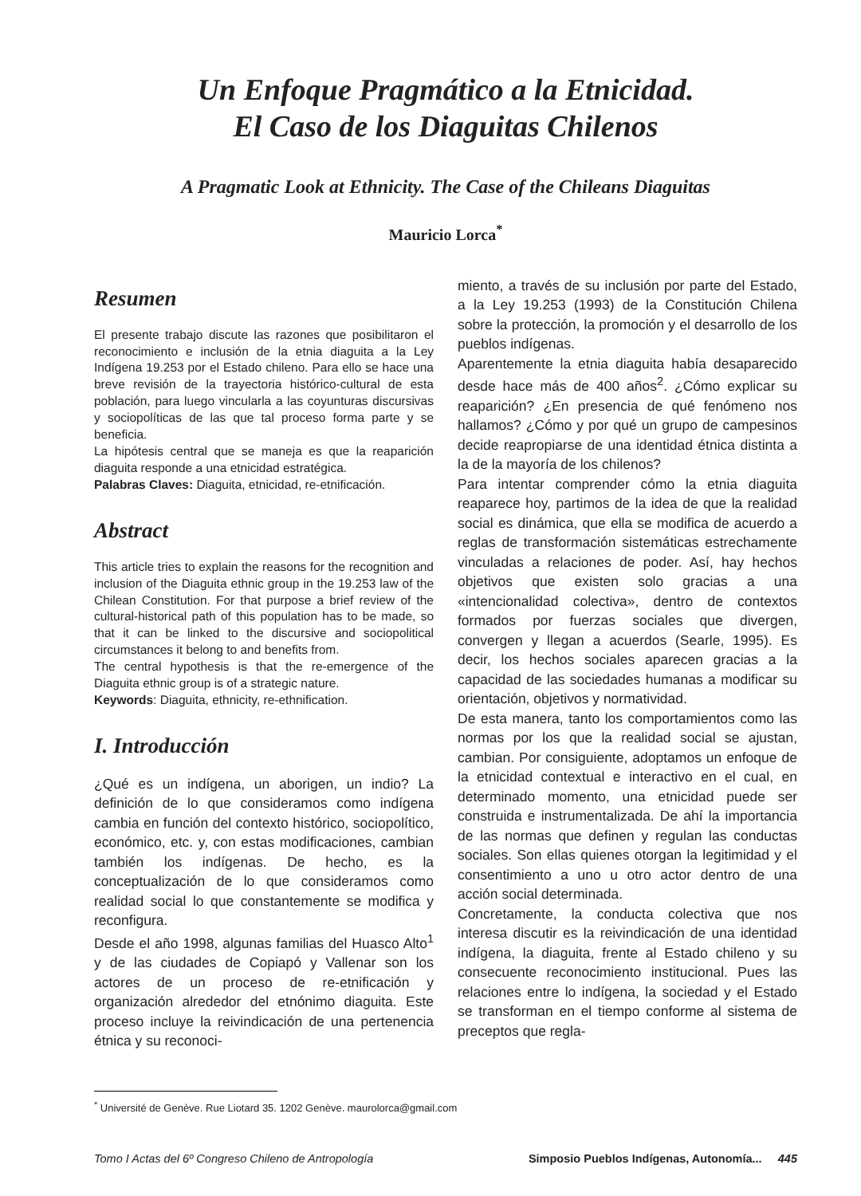Un Enfoque Pragmático a la Etnicidad.
El Caso de los Diaguitas Chilenos
A Pragmatic Look at Ethnicity. The Case of the Chileans Diaguitas
Mauricio Lorca<sup>*</sup>
Resumen
El presente trabajo discute las razones que posibilitaron el reconocimiento e inclusión de la etnia diaguita a la Ley Indígena 19.253 por el Estado chileno. Para ello se hace una breve revisión de la trayectoria histórico-cultural de esta población, para luego vincularla a las coyunturas discursivas y sociopolíticas de las que tal proceso forma parte y se beneficia.
La hipótesis central que se maneja es que la reaparición diaguita responde a una etnicidad estratégica.
Palabras Claves: Diaguita, etnicidad, re-etnificación.
Abstract
This article tries to explain the reasons for the recognition and inclusion of the Diaguita ethnic group in the 19.253 law of the Chilean Constitution. For that purpose a brief review of the cultural-historical path of this population has to be made, so that it can be linked to the discursive and sociopolitical circumstances it belong to and benefits from.
The central hypothesis is that the re-emergence of the Diaguita ethnic group is of a strategic nature.
Keywords: Diaguita, ethnicity, re-ethnification.
I. Introducción
¿Qué es un indígena, un aborigen, un indio? La definición de lo que consideramos como indígena cambia en función del contexto histórico, sociopolítico, económico, etc. y, con estas modificaciones, cambian también los indígenas. De hecho, es la conceptualización de lo que consideramos como realidad social lo que constantemente se modifica y reconfigura.
Desde el año 1998, algunas familias del Huasco Alto<sup>1</sup> y de las ciudades de Copiapó y Vallenar son los actores de un proceso de re-etnificación y organización alrededor del etnónimo diaguita. Este proceso incluye la reivindicación de una pertenencia étnica y su reconoci-
miento, a través de su inclusión por parte del Estado, a la Ley 19.253 (1993) de la Constitución Chilena sobre la protección, la promoción y el desarrollo de los pueblos indígenas.
Aparentemente la etnia diaguita había desaparecido desde hace más de 400 años<sup>2</sup>. ¿Cómo explicar su reaparición? ¿En presencia de qué fenómeno nos hallamos? ¿Cómo y por qué un grupo de campesinos decide reapropiarse de una identidad étnica distinta a la de la mayoría de los chilenos?
Para intentar comprender cómo la etnia diaguita reaparece hoy, partimos de la idea de que la realidad social es dinámica, que ella se modifica de acuerdo a reglas de transformación sistemáticas estrechamente vinculadas a relaciones de poder. Así, hay hechos objetivos que existen solo gracias a una «intencionalidad colectiva», dentro de contextos formados por fuerzas sociales que divergen, convergen y llegan a acuerdos (Searle, 1995). Es decir, los hechos sociales aparecen gracias a la capacidad de las sociedades humanas a modificar su orientación, objetivos y normatividad.
De esta manera, tanto los comportamientos como las normas por los que la realidad social se ajustan, cambian. Por consiguiente, adoptamos un enfoque de la etnicidad contextual e interactivo en el cual, en determinado momento, una etnicidad puede ser construida e instrumentalizada. De ahí la importancia de las normas que definen y regulan las conductas sociales. Son ellas quienes otorgan la legitimidad y el consentimiento a uno u otro actor dentro de una acción social determinada.
Concretamente, la conducta colectiva que nos interesa discutir es la reivindicación de una identidad indígena, la diaguita, frente al Estado chileno y su consecuente reconocimiento institucional. Pues las relaciones entre lo indígena, la sociedad y el Estado se transforman en el tiempo conforme al sistema de preceptos que regla-
<sup>*</sup> Université de Genève. Rue Liotard 35. 1202 Genève. maurolorca@gmail.com
Tomo I Actas del 6º Congreso Chileno de Antropología Simposio Pueblos Indígenas, Autonomía... 445